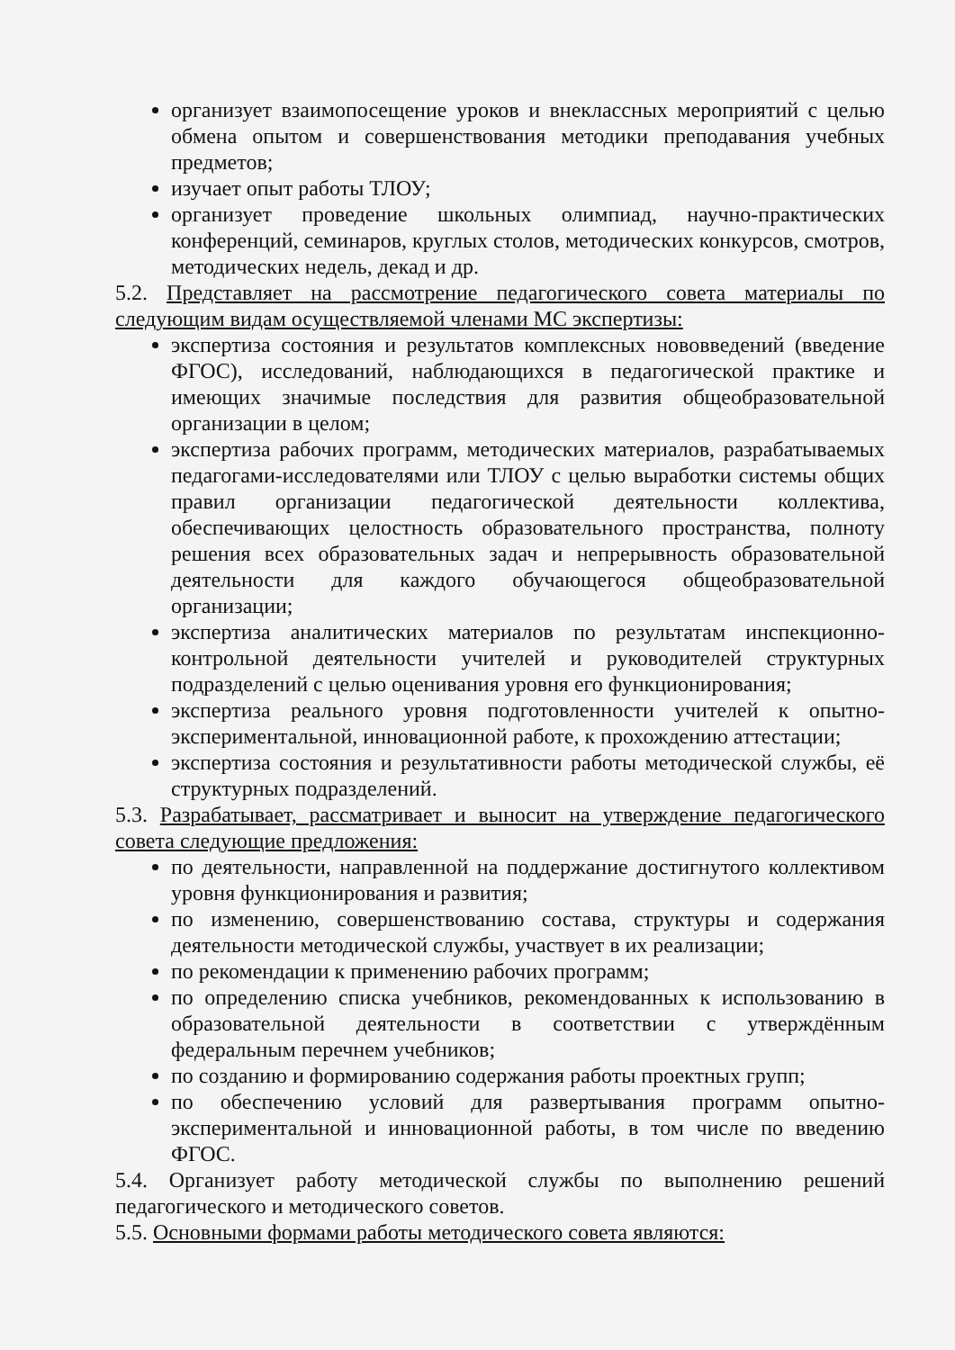организует взаимопосещение уроков и внеклассных мероприятий с целью обмена опытом и совершенствования методики преподавания учебных предметов;
изучает опыт работы ТЛОУ;
организует проведение школьных олимпиад, научно-практических конференций, семинаров, круглых столов, методических конкурсов, смотров, методических недель, декад и др.
5.2. Представляет на рассмотрение педагогического совета материалы по следующим видам осуществляемой членами МС экспертизы:
экспертиза состояния и результатов комплексных нововведений (введение ФГОС), исследований, наблюдающихся в педагогической практике и имеющих значимые последствия для развития общеобразовательной организации в целом;
экспертиза рабочих программ, методических материалов, разрабатываемых педагогами-исследователями или ТЛОУ с целью выработки системы общих правил организации педагогической деятельности коллектива, обеспечивающих целостность образовательного пространства, полноту решения всех образовательных задач и непрерывность образовательной деятельности для каждого обучающегося общеобразовательной организации;
экспертиза аналитических материалов по результатам инспекционно-контрольной деятельности учителей и руководителей структурных подразделений с целью оценивания уровня его функционирования;
экспертиза реального уровня подготовленности учителей к опытно-экспериментальной, инновационной работе, к прохождению аттестации;
экспертиза состояния и результативности работы методической службы, её структурных подразделений.
5.3. Разрабатывает, рассматривает и выносит на утверждение педагогического совета следующие предложения:
по деятельности, направленной на поддержание достигнутого коллективом уровня функционирования и развития;
по изменению, совершенствованию состава, структуры и содержания деятельности методической службы, участвует в их реализации;
по рекомендации к применению рабочих программ;
по определению списка учебников, рекомендованных к использованию в образовательной деятельности в соответствии с утверждённым федеральным перечнем учебников;
по созданию и формированию содержания работы проектных групп;
по обеспечению условий для развертывания программ опытно-экспериментальной и инновационной работы, в том числе по введению ФГОС.
5.4. Организует работу методической службы по выполнению решений педагогического и методического советов.
5.5. Основными формами работы методического совета являются: